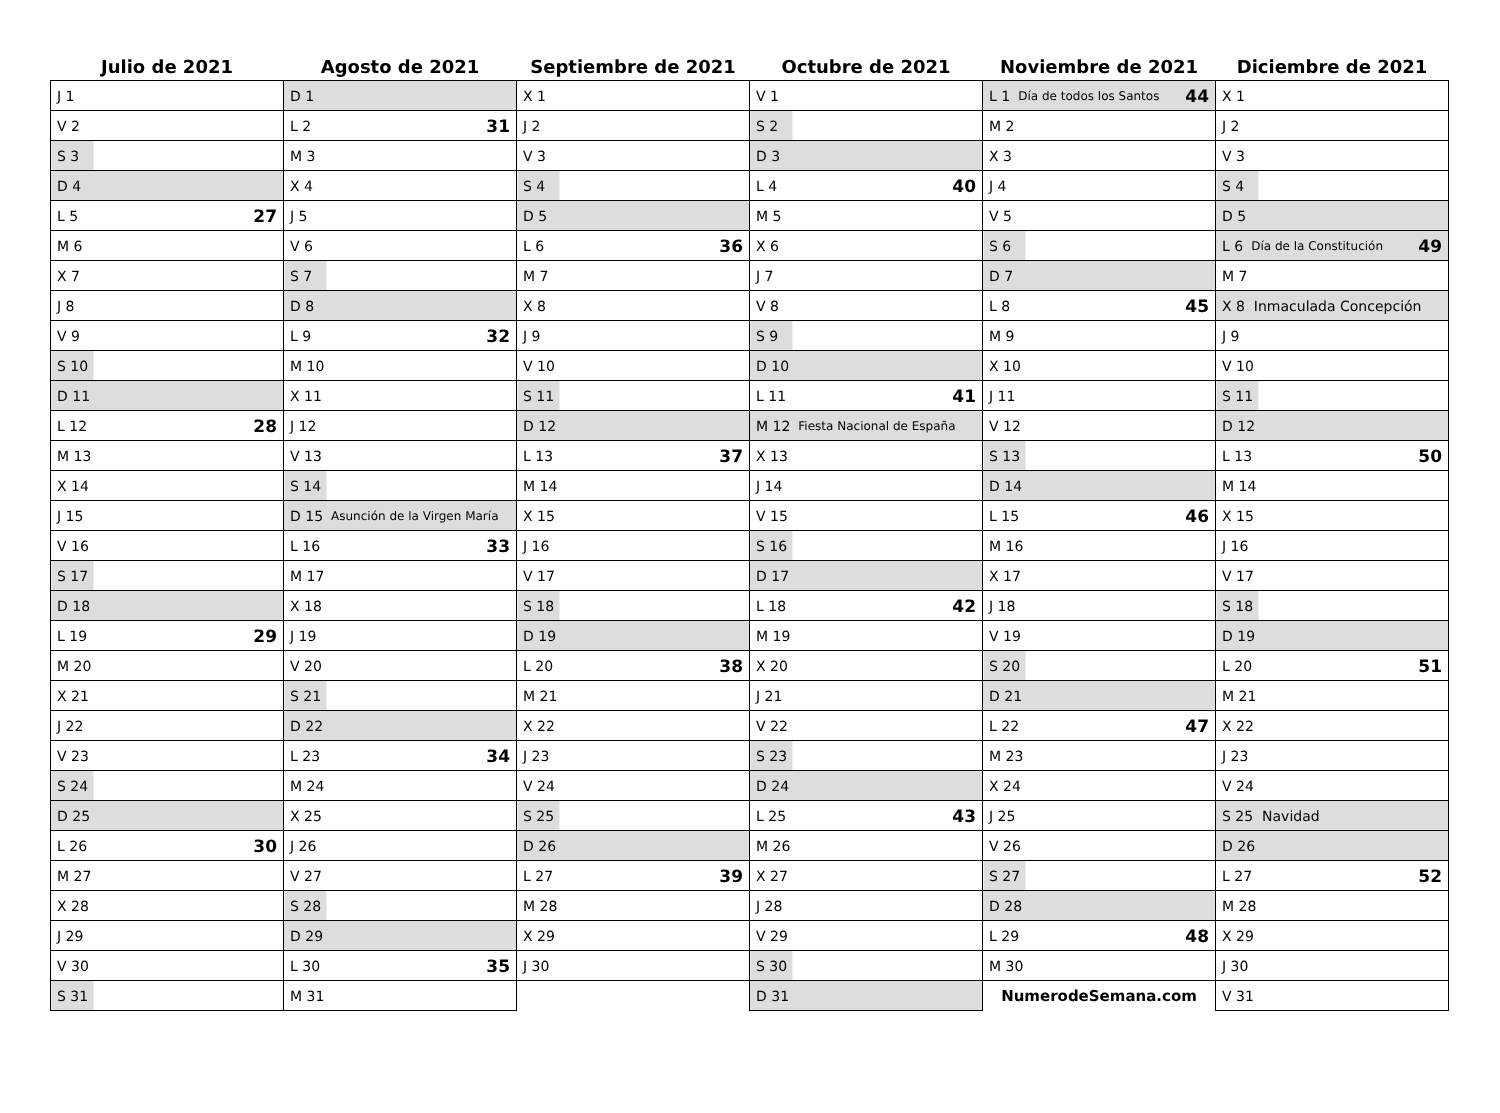| Julio de 2021 | Agosto de 2021 | Septiembre de 2021 | Octubre de 2021 | Noviembre de 2021 | Diciembre de 2021 |
| --- | --- | --- | --- | --- | --- |
| J 1 | D 1 | X 1 | V 1 | L 1 Día de todos los Santos 44 | X 1 |
| V 2 | L 2 31 | J 2 | S 2 | M 2 | J 2 |
| S 3 | M 3 | V 3 | D 3 | X 3 | V 3 |
| D 4 | X 4 | S 4 | L 4 40 | J 4 | S 4 |
| L 5 27 | J 5 | D 5 | M 5 | V 5 | D 5 |
| M 6 | V 6 | L 6 36 | X 6 | S 6 | L 6 Día de la Constitución 49 |
| X 7 | S 7 | M 7 | J 7 | D 7 | M 7 |
| J 8 | D 8 | X 8 | V 8 | L 8 45 | X 8 Inmaculada Concepción |
| V 9 | L 9 32 | J 9 | S 9 | M 9 | J 9 |
| S 10 | M 10 | V 10 | D 10 | X 10 | V 10 |
| D 11 | X 11 | S 11 | L 11 41 | J 11 | S 11 |
| L 12 28 | J 12 | D 12 | M 12 Fiesta Nacional de España | V 12 | D 12 |
| M 13 | V 13 | L 13 37 | X 13 | S 13 | L 13 50 |
| X 14 | S 14 | M 14 | J 14 | D 14 | M 14 |
| J 15 | D 15 Asunción de la Virgen María | X 15 | V 15 | L 15 46 | X 15 |
| V 16 | L 16 33 | J 16 | S 16 | M 16 | J 16 |
| S 17 | M 17 | V 17 | D 17 | X 17 | V 17 |
| D 18 | X 18 | S 18 | L 18 42 | J 18 | S 18 |
| L 19 29 | J 19 | D 19 | M 19 | V 19 | D 19 |
| M 20 | V 20 | L 20 38 | X 20 | S 20 | L 20 51 |
| X 21 | S 21 | M 21 | J 21 | D 21 | M 21 |
| J 22 | D 22 | X 22 | V 22 | L 22 47 | X 22 |
| V 23 | L 23 34 | J 23 | S 23 | M 23 | J 23 |
| S 24 | M 24 | V 24 | D 24 | X 24 | V 24 |
| D 25 | X 25 | S 25 | L 25 43 | J 25 | S 25 Navidad |
| L 26 30 | J 26 | D 26 | M 26 | V 26 | D 26 |
| M 27 | V 27 | L 27 39 | X 27 | S 27 | L 27 52 |
| X 28 | S 28 | M 28 | J 28 | D 28 | M 28 |
| J 29 | D 29 | X 29 | V 29 | L 29 48 | X 29 |
| V 30 | L 30 35 | J 30 | S 30 | M 30 | J 30 |
| S 31 | M 31 | | D 31 | NumerodeSemana.com | V 31 |